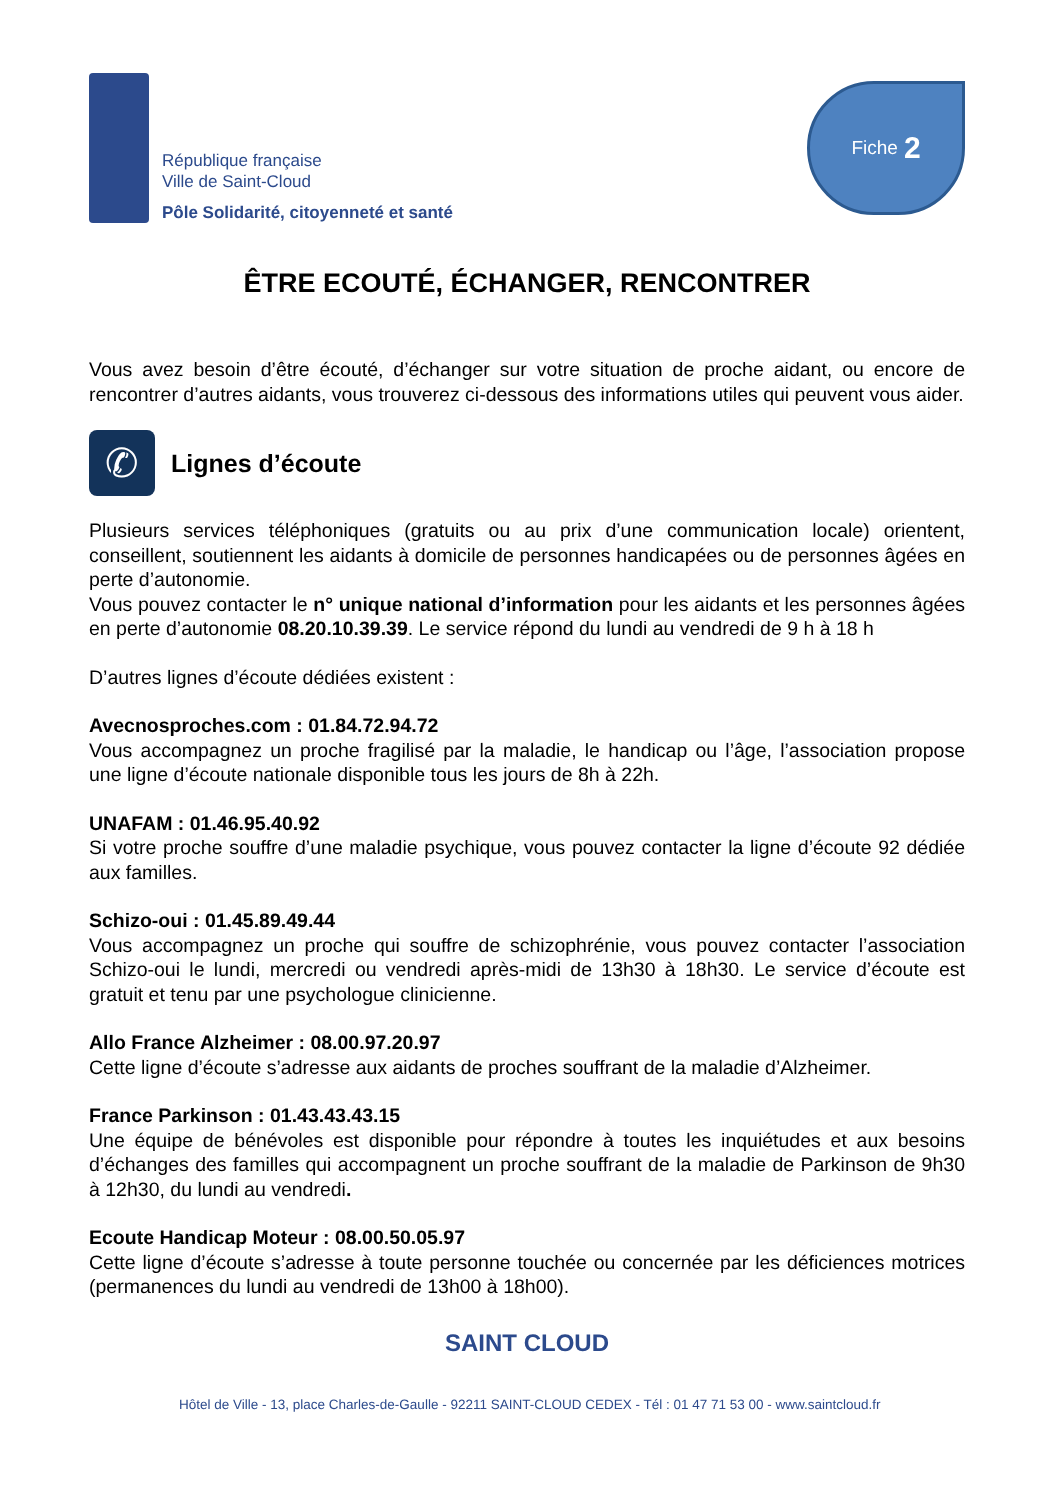République française
Ville de Saint-Cloud
Pôle Solidarité, citoyenneté et santé
Fiche 2
ÊTRE ECOUTÉ, ÉCHANGER, RENCONTRER
Vous avez besoin d’être écouté, d’échanger sur votre situation de proche aidant, ou encore de rencontrer d’autres aidants, vous trouverez ci-dessous des informations utiles qui peuvent vous aider.
✆
Lignes d’écoute
Plusieurs services téléphoniques (gratuits ou au prix d’une communication locale) orientent, conseillent, soutiennent les aidants à domicile de personnes handicapées ou de personnes âgées en perte d’autonomie.
Vous pouvez contacter le n° unique national d’information pour les aidants et les personnes âgées en perte d’autonomie 08.20.10.39.39. Le service répond du lundi au vendredi de 9 h à 18 h
D’autres lignes d’écoute dédiées existent :
Avecnosproches.com : 01.84.72.94.72
Vous accompagnez un proche fragilisé par la maladie, le handicap ou l’âge, l’association propose une ligne d’écoute nationale disponible tous les jours de 8h à 22h.
UNAFAM : 01.46.95.40.92
Si votre proche souffre d’une maladie psychique, vous pouvez contacter la ligne d’écoute 92 dédiée aux familles.
Schizo-oui : 01.45.89.49.44
Vous accompagnez un proche qui souffre de schizophrénie, vous pouvez contacter l’association Schizo-oui le lundi, mercredi ou vendredi après-midi de 13h30 à 18h30. Le service d’écoute est gratuit et tenu par une psychologue clinicienne.
Allo France Alzheimer : 08.00.97.20.97
Cette ligne d’écoute s’adresse aux aidants de proches souffrant de la maladie d’Alzheimer.
France Parkinson : 01.43.43.43.15
Une équipe de bénévoles est disponible pour répondre à toutes les inquiétudes et aux besoins d’échanges des familles qui accompagnent un proche souffrant de la maladie de Parkinson de 9h30 à 12h30, du lundi au vendredi.
Ecoute Handicap Moteur : 08.00.50.05.97
Cette ligne d’écoute s’adresse à toute personne touchée ou concernée par les déficiences motrices (permanences du lundi au vendredi de 13h00 à 18h00).
SAINT CLOUD
Hôtel de Ville - 13, place Charles-de-Gaulle - 92211 SAINT-CLOUD CEDEX - Tél : 01 47 71 53 00 - www.saintcloud.fr